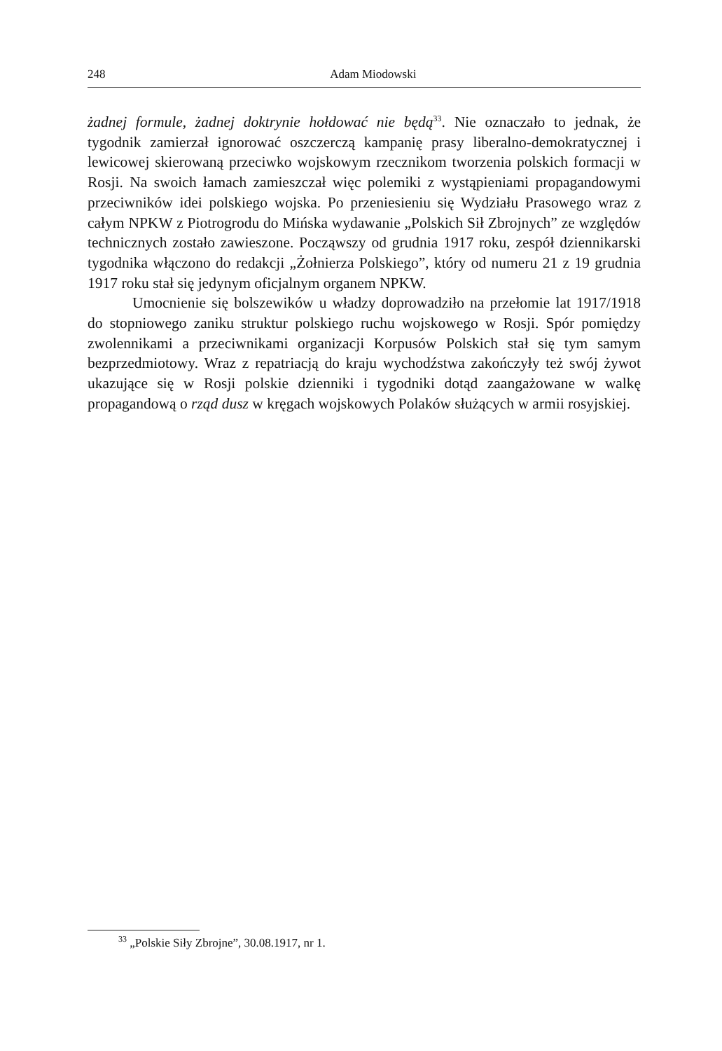248
Adam Miodowski
żadnej formule, żadnej doktrynie hołdować nie będą<sup>33</sup>. Nie oznaczało to jednak, że tygodnik zamierzał ignorować oszczerczą kampanię prasy liberalno-demokratycznej i lewicowej skierowaną przeciwko wojskowym rzecznikom tworzenia polskich formacji w Rosji. Na swoich łamach zamieszczał więc polemiki z wystąpieniami propagandowymi przeciwników idei polskiego wojska. Po przeniesieniu się Wydziału Prasowego wraz z całym NPKW z Piotrogrodu do Mińska wydawanie „Polskich Sił Zbrojnych” ze względów technicznych zostało zawieszone. Począwszy od grudnia 1917 roku, zespół dziennikarski tygodnika włączono do redakcji „Żołnierza Polskiego”, który od numeru 21 z 19 grudnia 1917 roku stał się jedynym oficjalnym organem NPKW.
Umocnienie się bolszewików u władzy doprowadziło na przełomie lat 1917/1918 do stopniowego zaniku struktur polskiego ruchu wojskowego w Rosji. Spór pomiędzy zwolennikami a przeciwnikami organizacji Korpusów Polskich stał się tym samym bezprzedmiotowy. Wraz z repatriacją do kraju wychodźstwa zakończyły też swój żywot ukazujące się w Rosji polskie dzienniki i tygodniki dotąd zaangażowane w walkę propagandową o rząd dusz w kręgach wojskowych Polaków służących w armii rosyjskiej.
<sup>33</sup> „Polskie Siły Zbrojne”, 30.08.1917, nr 1.